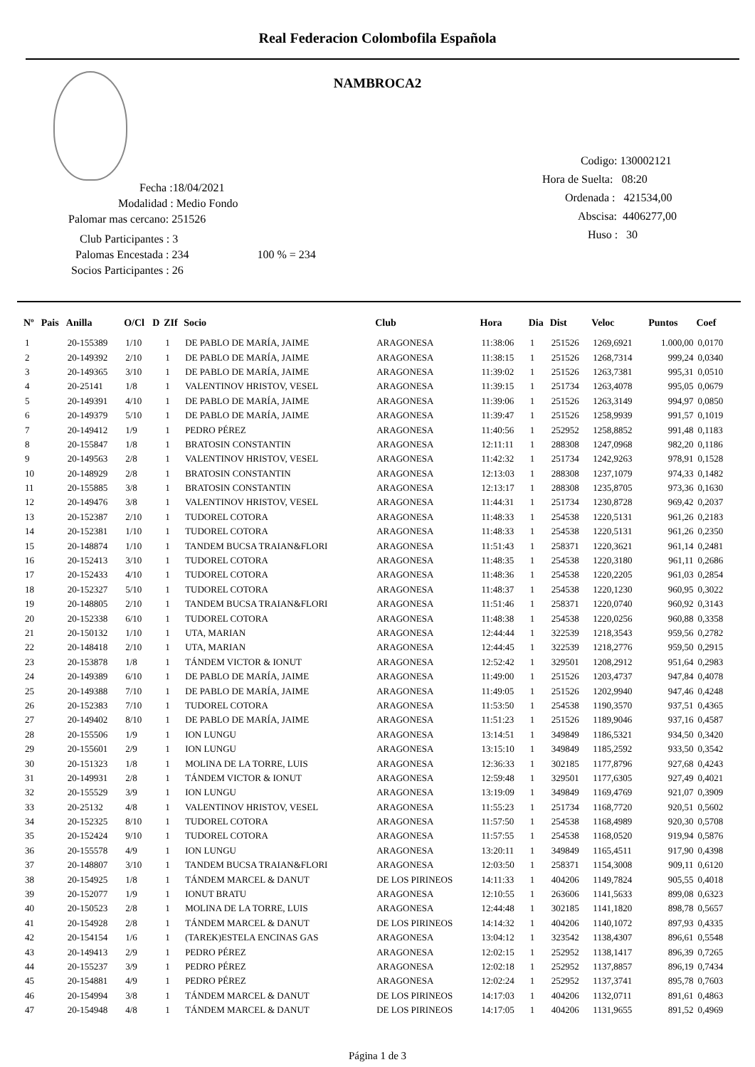Real Federacion Colombofila Española
NAMBROCA2
Fecha :18/04/2021
Modalidad : Medio Fondo
Palomar mas cercano: 251526
Club Participantes : 3
Palomas Encestada : 234 100 % = 234
Socios Participantes : 26
Codigo: 130002121
Hora de Suelta: 08:20
Ordenada : 421534,00
Abscisa: 4406277,00
Huso : 30
| Nº | Pais | Anilla | O/Cl | D | ZIf | Socio | Club | Hora | Dia | Dist | Veloc | Puntos | Coef |
| --- | --- | --- | --- | --- | --- | --- | --- | --- | --- | --- | --- | --- | --- |
| 1 | | 20-155389 | 1/10 | | 1 | DE PABLO DE MARÍA, JAIME | ARAGONESA | 11:38:06 | 1 | 251526 | 1269,6921 | 1.000,00 | 0,0170 |
| 2 | | 20-149392 | 2/10 | | 1 | DE PABLO DE MARÍA, JAIME | ARAGONESA | 11:38:15 | 1 | 251526 | 1268,7314 | 999,24 | 0,0340 |
| 3 | | 20-149365 | 3/10 | | 1 | DE PABLO DE MARÍA, JAIME | ARAGONESA | 11:39:02 | 1 | 251526 | 1263,7381 | 995,31 | 0,0510 |
| 4 | | 20-25141 | 1/8 | | 1 | VALENTINOV HRISTOV, VESEL | ARAGONESA | 11:39:15 | 1 | 251734 | 1263,4078 | 995,05 | 0,0679 |
| 5 | | 20-149391 | 4/10 | | 1 | DE PABLO DE MARÍA, JAIME | ARAGONESA | 11:39:06 | 1 | 251526 | 1263,3149 | 994,97 | 0,0850 |
| 6 | | 20-149379 | 5/10 | | 1 | DE PABLO DE MARÍA, JAIME | ARAGONESA | 11:39:47 | 1 | 251526 | 1258,9939 | 991,57 | 0,1019 |
| 7 | | 20-149412 | 1/9 | | 1 | PEDRO PÉREZ | ARAGONESA | 11:40:56 | 1 | 252952 | 1258,8852 | 991,48 | 0,1183 |
| 8 | | 20-155847 | 1/8 | | 1 | BRATOSIN CONSTANTIN | ARAGONESA | 12:11:11 | 1 | 288308 | 1247,0968 | 982,20 | 0,1186 |
| 9 | | 20-149563 | 2/8 | | 1 | VALENTINOV HRISTOV, VESEL | ARAGONESA | 11:42:32 | 1 | 251734 | 1242,9263 | 978,91 | 0,1528 |
| 10 | | 20-148929 | 2/8 | | 1 | BRATOSIN CONSTANTIN | ARAGONESA | 12:13:03 | 1 | 288308 | 1237,1079 | 974,33 | 0,1482 |
| 11 | | 20-155885 | 3/8 | | 1 | BRATOSIN CONSTANTIN | ARAGONESA | 12:13:17 | 1 | 288308 | 1235,8705 | 973,36 | 0,1630 |
| 12 | | 20-149476 | 3/8 | | 1 | VALENTINOV HRISTOV, VESEL | ARAGONESA | 11:44:31 | 1 | 251734 | 1230,8728 | 969,42 | 0,2037 |
| 13 | | 20-152387 | 2/10 | | 1 | TUDOREL COTORA | ARAGONESA | 11:48:33 | 1 | 254538 | 1220,5131 | 961,26 | 0,2183 |
| 14 | | 20-152381 | 1/10 | | 1 | TUDOREL COTORA | ARAGONESA | 11:48:33 | 1 | 254538 | 1220,5131 | 961,26 | 0,2350 |
| 15 | | 20-148874 | 1/10 | | 1 | TANDEM BUCSA TRAIAN&FLORI | ARAGONESA | 11:51:43 | 1 | 258371 | 1220,3621 | 961,14 | 0,2481 |
| 16 | | 20-152413 | 3/10 | | 1 | TUDOREL COTORA | ARAGONESA | 11:48:35 | 1 | 254538 | 1220,3180 | 961,11 | 0,2686 |
| 17 | | 20-152433 | 4/10 | | 1 | TUDOREL COTORA | ARAGONESA | 11:48:36 | 1 | 254538 | 1220,2205 | 961,03 | 0,2854 |
| 18 | | 20-152327 | 5/10 | | 1 | TUDOREL COTORA | ARAGONESA | 11:48:37 | 1 | 254538 | 1220,1230 | 960,95 | 0,3022 |
| 19 | | 20-148805 | 2/10 | | 1 | TANDEM BUCSA TRAIAN&FLORI | ARAGONESA | 11:51:46 | 1 | 258371 | 1220,0740 | 960,92 | 0,3143 |
| 20 | | 20-152338 | 6/10 | | 1 | TUDOREL COTORA | ARAGONESA | 11:48:38 | 1 | 254538 | 1220,0256 | 960,88 | 0,3358 |
| 21 | | 20-150132 | 1/10 | | 1 | UTA, MARIAN | ARAGONESA | 12:44:44 | 1 | 322539 | 1218,3543 | 959,56 | 0,2782 |
| 22 | | 20-148418 | 2/10 | | 1 | UTA, MARIAN | ARAGONESA | 12:44:45 | 1 | 322539 | 1218,2776 | 959,50 | 0,2915 |
| 23 | | 20-153878 | 1/8 | | 1 | TÁNDEM VICTOR & IONUT | ARAGONESA | 12:52:42 | 1 | 329501 | 1208,2912 | 951,64 | 0,2983 |
| 24 | | 20-149389 | 6/10 | | 1 | DE PABLO DE MARÍA, JAIME | ARAGONESA | 11:49:00 | 1 | 251526 | 1203,4737 | 947,84 | 0,4078 |
| 25 | | 20-149388 | 7/10 | | 1 | DE PABLO DE MARÍA, JAIME | ARAGONESA | 11:49:05 | 1 | 251526 | 1202,9940 | 947,46 | 0,4248 |
| 26 | | 20-152383 | 7/10 | | 1 | TUDOREL COTORA | ARAGONESA | 11:53:50 | 1 | 254538 | 1190,3570 | 937,51 | 0,4365 |
| 27 | | 20-149402 | 8/10 | | 1 | DE PABLO DE MARÍA, JAIME | ARAGONESA | 11:51:23 | 1 | 251526 | 1189,9046 | 937,16 | 0,4587 |
| 28 | | 20-155506 | 1/9 | | 1 | ION LUNGU | ARAGONESA | 13:14:51 | 1 | 349849 | 1186,5321 | 934,50 | 0,3420 |
| 29 | | 20-155601 | 2/9 | | 1 | ION LUNGU | ARAGONESA | 13:15:10 | 1 | 349849 | 1185,2592 | 933,50 | 0,3542 |
| 30 | | 20-151323 | 1/8 | | 1 | MOLINA DE LA TORRE, LUIS | ARAGONESA | 12:36:33 | 1 | 302185 | 1177,8796 | 927,68 | 0,4243 |
| 31 | | 20-149931 | 2/8 | | 1 | TÁNDEM VICTOR & IONUT | ARAGONESA | 12:59:48 | 1 | 329501 | 1177,6305 | 927,49 | 0,4021 |
| 32 | | 20-155529 | 3/9 | | 1 | ION LUNGU | ARAGONESA | 13:19:09 | 1 | 349849 | 1169,4769 | 921,07 | 0,3909 |
| 33 | | 20-25132 | 4/8 | | 1 | VALENTINOV HRISTOV, VESEL | ARAGONESA | 11:55:23 | 1 | 251734 | 1168,7720 | 920,51 | 0,5602 |
| 34 | | 20-152325 | 8/10 | | 1 | TUDOREL COTORA | ARAGONESA | 11:57:50 | 1 | 254538 | 1168,4989 | 920,30 | 0,5708 |
| 35 | | 20-152424 | 9/10 | | 1 | TUDOREL COTORA | ARAGONESA | 11:57:55 | 1 | 254538 | 1168,0520 | 919,94 | 0,5876 |
| 36 | | 20-155578 | 4/9 | | 1 | ION LUNGU | ARAGONESA | 13:20:11 | 1 | 349849 | 1165,4511 | 917,90 | 0,4398 |
| 37 | | 20-148807 | 3/10 | | 1 | TANDEM BUCSA TRAIAN&FLORI | ARAGONESA | 12:03:50 | 1 | 258371 | 1154,3008 | 909,11 | 0,6120 |
| 38 | | 20-154925 | 1/8 | | 1 | TÁNDEM MARCEL & DANUT | DE LOS PIRINEOS | 14:11:33 | 1 | 404206 | 1149,7824 | 905,55 | 0,4018 |
| 39 | | 20-152077 | 1/9 | | 1 | IONUT BRATU | ARAGONESA | 12:10:55 | 1 | 263606 | 1141,5633 | 899,08 | 0,6323 |
| 40 | | 20-150523 | 2/8 | | 1 | MOLINA DE LA TORRE, LUIS | ARAGONESA | 12:44:48 | 1 | 302185 | 1141,1820 | 898,78 | 0,5657 |
| 41 | | 20-154928 | 2/8 | | 1 | TÁNDEM MARCEL & DANUT | DE LOS PIRINEOS | 14:14:32 | 1 | 404206 | 1140,1072 | 897,93 | 0,4335 |
| 42 | | 20-154154 | 1/6 | | 1 | (TAREK)ESTELA ENCINAS GAS | ARAGONESA | 13:04:12 | 1 | 323542 | 1138,4307 | 896,61 | 0,5548 |
| 43 | | 20-149413 | 2/9 | | 1 | PEDRO PÉREZ | ARAGONESA | 12:02:15 | 1 | 252952 | 1138,1417 | 896,39 | 0,7265 |
| 44 | | 20-155237 | 3/9 | | 1 | PEDRO PÉREZ | ARAGONESA | 12:02:18 | 1 | 252952 | 1137,8857 | 896,19 | 0,7434 |
| 45 | | 20-154881 | 4/9 | | 1 | PEDRO PÉREZ | ARAGONESA | 12:02:24 | 1 | 252952 | 1137,3741 | 895,78 | 0,7603 |
| 46 | | 20-154994 | 3/8 | | 1 | TÁNDEM MARCEL & DANUT | DE LOS PIRINEOS | 14:17:03 | 1 | 404206 | 1132,0711 | 891,61 | 0,4863 |
| 47 | | 20-154948 | 4/8 | | 1 | TÁNDEM MARCEL & DANUT | DE LOS PIRINEOS | 14:17:05 | 1 | 404206 | 1131,9655 | 891,52 | 0,4969 |
Página 1 de 3